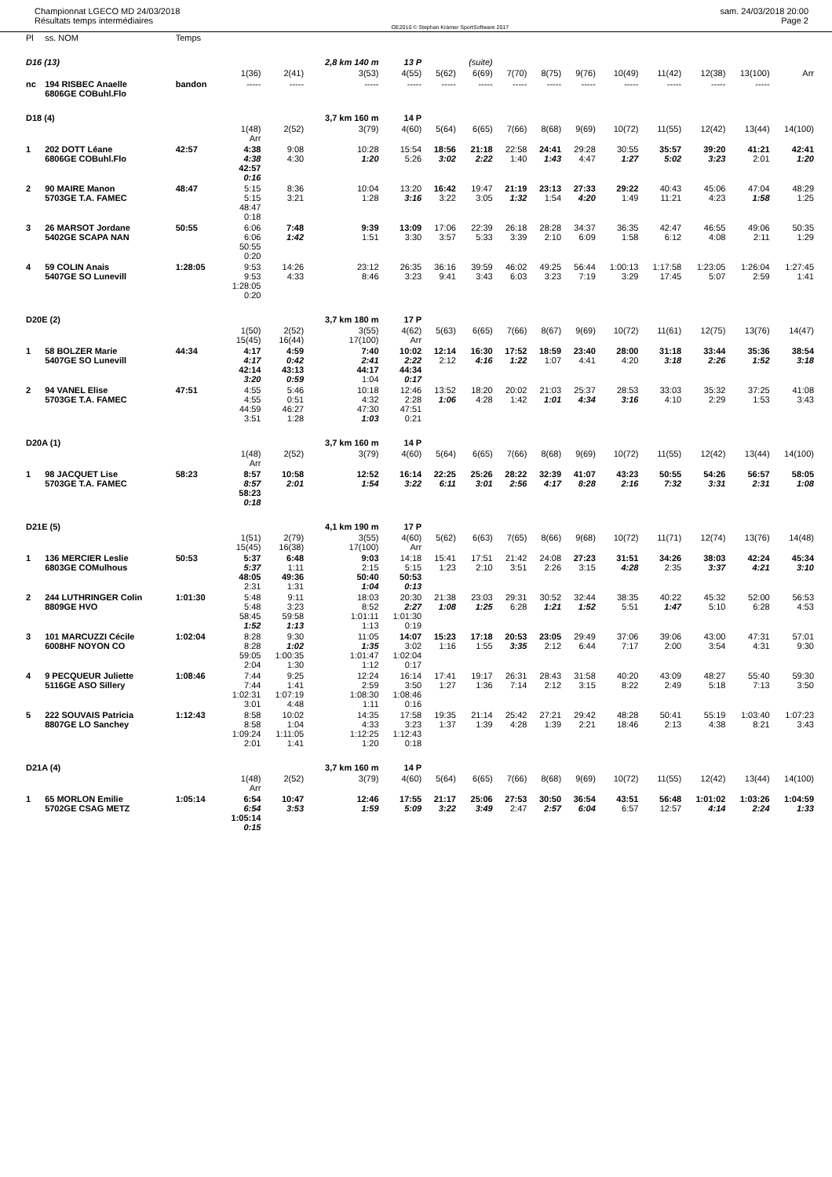Championnat LGECO MD 24/03/2018
Résultats temps intermédiaires
OE2010 © Stephan Krämer SportSoftware 2017
sam. 24/03/2018 20:00
Page 2
| Pl | ss. NOM | Temps | | | | | | | | | | | | | | |
| D16 (13) | | | | | 2,8 km 140 m | 13 P | | (suite) | | | | | | | | |
| | | | 1(36) | 2(41) | 3(53) | 4(55) | 5(62) | 6(69) | 7(70) | 8(75) | 9(76) | 10(49) | 11(42) | 12(38) | 13(100) | Arr |
| nc | 194 RISBEC Anaelle 6806GE COBuhl.Flo | bandon | ----- | ----- | ----- | ----- | ----- | ----- | ----- | ----- | ----- | ----- | ----- | ----- | ----- | |
| D18 (4) | | | | | 3,7 km 160 m | 14 P | | | | | | | | | | |
| | | | 1(48) Arr | 2(52) | 3(79) | 4(60) | 5(64) | 6(65) | 7(66) | 8(68) | 9(69) | 10(72) | 11(55) | 12(42) | 13(44) | 14(100) |
| 1 | 202 DOTT Léane 6806GE COBuhl.Flo | 42:57 | 4:38 4:38 42:57 0:16 | 9:08 4:30 | 10:28 1:20 | 15:54 5:26 | 18:56 3:02 | 21:18 2:22 | 22:58 1:40 | 24:41 1:43 | 29:28 4:47 | 30:55 1:27 | 35:57 5:02 | 39:20 3:23 | 41:21 2:01 | 42:41 1:20 |
| 2 | 90 MAIRE Manon 5703GE T.A. FAMEC | 48:47 | 5:15 5:15 48:47 0:18 | 8:36 3:21 | 10:04 1:28 | 13:20 3:16 | 16:42 3:22 | 19:47 3:05 | 21:19 1:32 | 23:13 1:54 | 27:33 4:20 | 29:22 1:49 | 40:43 11:21 | 45:06 4:23 | 47:04 1:58 | 48:29 1:25 |
| 3 | 26 MARSOT Jordane 5402GE SCAPA NAN | 50:55 | 6:06 6:06 50:55 0:20 | 7:48 1:42 | 9:39 1:51 | 13:09 3:30 | 17:06 3:57 | 22:39 5:33 | 26:18 3:39 | 28:28 2:10 | 34:37 6:09 | 36:35 1:58 | 42:47 6:12 | 46:55 4:08 | 49:06 2:11 | 50:35 1:29 |
| 4 | 59 COLIN Anais 5407GE SO Lunevill | 1:28:05 | 9:53 9:53 1:28:05 0:20 | 14:26 4:33 | 23:12 8:46 | 26:35 3:23 | 36:16 9:41 | 39:59 3:43 | 46:02 6:03 | 49:25 3:23 | 56:44 7:19 | 1:00:13 3:29 | 1:17:58 17:45 | 1:23:05 5:07 | 1:26:04 2:59 | 1:27:45 1:41 |
| D20E (2) | | | | | 3,7 km 180 m | 17 P | | | | | | | | | | |
| | | | 1(50) 15(45) | 2(52) 16(44) | 3(55) 17(100) | 4(62) Arr | 5(63) | 6(65) | 7(66) | 8(67) | 9(69) | 10(72) | 11(61) | 12(75) | 13(76) | 14(47) |
| 1 | 58 BOLZER Marie 5407GE SO Lunevill | 44:34 | 4:17 4:17 42:14 3:20 | 4:59 0:42 43:13 0:59 | 7:40 2:41 44:17 1:04 | 10:02 2:22 44:34 0:17 | 12:14 2:12 | 16:30 4:16 | 17:52 1:22 | 18:59 1:07 | 23:40 4:41 | 28:00 4:20 | 31:18 3:18 | 33:44 2:26 | 35:36 1:52 | 38:54 3:18 |
| 2 | 94 VANEL Elise 5703GE T.A. FAMEC | 47:51 | 4:55 4:55 44:59 3:51 | 5:46 0:51 46:27 1:28 | 10:18 4:32 47:30 1:03 | 12:46 2:28 47:51 0:21 | 13:52 1:06 | 18:20 4:28 | 20:02 1:42 | 21:03 1:01 | 25:37 4:34 | 28:53 3:16 | 33:03 4:10 | 35:32 2:29 | 37:25 1:53 | 41:08 3:43 |
| D20A (1) | | | | | 3,7 km 160 m | 14 P | | | | | | | | | | |
| | | | 1(48) Arr | 2(52) | 3(79) | 4(60) | 5(64) | 6(65) | 7(66) | 8(68) | 9(69) | 10(72) | 11(55) | 12(42) | 13(44) | 14(100) |
| 1 | 98 JACQUET Lise 5703GE T.A. FAMEC | 58:23 | 8:57 8:57 58:23 0:18 | 10:58 2:01 | 12:52 1:54 | 16:14 3:22 | 22:25 6:11 | 25:26 3:01 | 28:22 2:56 | 32:39 4:17 | 41:07 8:28 | 43:23 2:16 | 50:55 7:32 | 54:26 3:31 | 56:57 2:31 | 58:05 1:08 |
| D21E (5) | | | | | 4,1 km 190 m | 17 P | | | | | | | | | | |
| | | | 1(51) 15(45) | 2(79) 16(38) | 3(55) 17(100) | 4(60) Arr | 5(62) | 6(63) | 7(65) | 8(66) | 9(68) | 10(72) | 11(71) | 12(74) | 13(76) | 14(48) |
| 1 | 136 MERCIER Leslie 6803GE COMulhous | 50:53 | 5:37 5:37 48:05 2:31 | 6:48 1:11 49:36 1:31 | 9:03 2:15 50:40 1:04 | 14:18 5:15 50:53 0:13 | 15:41 1:23 | 17:51 2:10 | 21:42 3:51 | 24:08 2:26 | 27:23 3:15 | 31:51 4:28 | 34:26 2:35 | 38:03 3:37 | 42:24 4:21 | 45:34 3:10 |
| 2 | 244 LUTHRINGER Colin 8809GE HVO | 1:01:30 | 5:48 5:48 58:45 1:52 | 9:11 3:23 59:58 1:13 | 18:03 8:52 1:01:11 1:13 | 20:30 2:27 1:01:30 0:19 | 21:38 1:08 | 23:03 1:25 | 29:31 6:28 | 30:52 1:21 | 32:44 1:52 | 38:35 5:51 | 40:22 1:47 | 45:32 5:10 | 52:00 6:28 | 56:53 4:53 |
| 3 | 101 MARCUZZI Cécile 6008HF NOYON CO | 1:02:04 | 8:28 8:28 59:05 2:04 | 9:30 1:02 1:00:35 1:30 | 11:05 1:35 1:01:47 1:12 | 14:07 3:02 1:02:04 0:17 | 15:23 1:16 | 17:18 1:55 | 20:53 3:35 | 23:05 2:12 | 29:49 6:44 | 37:06 7:17 | 39:06 2:00 | 43:00 3:54 | 47:31 4:31 | 57:01 9:30 |
| 4 | 9 PECQUEUR Juliette 5116GE ASO Sillery | 1:08:46 | 7:44 7:44 1:02:31 3:01 | 9:25 1:41 1:07:19 4:48 | 12:24 2:59 1:08:30 1:11 | 16:14 3:50 1:08:46 0:16 | 17:41 1:27 | 19:17 1:36 | 26:31 7:14 | 28:43 2:12 | 31:58 3:15 | 40:20 8:22 | 43:09 2:49 | 48:27 5:18 | 55:40 7:13 | 59:30 3:50 |
| 5 | 222 SOUVAIS Patricia 8807GE LO Sanchey | 1:12:43 | 8:58 8:58 1:09:24 2:01 | 10:02 1:04 1:11:05 1:41 | 14:35 4:33 1:12:25 1:20 | 17:58 3:23 1:12:43 0:18 | 19:35 1:37 | 21:14 1:39 | 25:42 4:28 | 27:21 1:39 | 29:42 2:21 | 48:28 18:46 | 50:41 2:13 | 55:19 4:38 | 1:03:40 8:21 | 1:07:23 3:43 |
| D21A (4) | | | | | 3,7 km 160 m | 14 P | | | | | | | | | | |
| | | | 1(48) Arr | 2(52) | 3(79) | 4(60) | 5(64) | 6(65) | 7(66) | 8(68) | 9(69) | 10(72) | 11(55) | 12(42) | 13(44) | 14(100) |
| 1 | 65 MORLON Emilie 5702GE CSAG METZ | 1:05:14 | 6:54 6:54 1:05:14 0:15 | 10:47 3:53 | 12:46 1:59 | 17:55 5:09 | 21:17 3:22 | 25:06 3:49 | 27:53 2:47 | 30:50 2:57 | 36:54 6:04 | 43:51 6:57 | 56:48 12:57 | 1:01:02 4:14 | 1:03:26 2:24 | 1:04:59 1:33 |